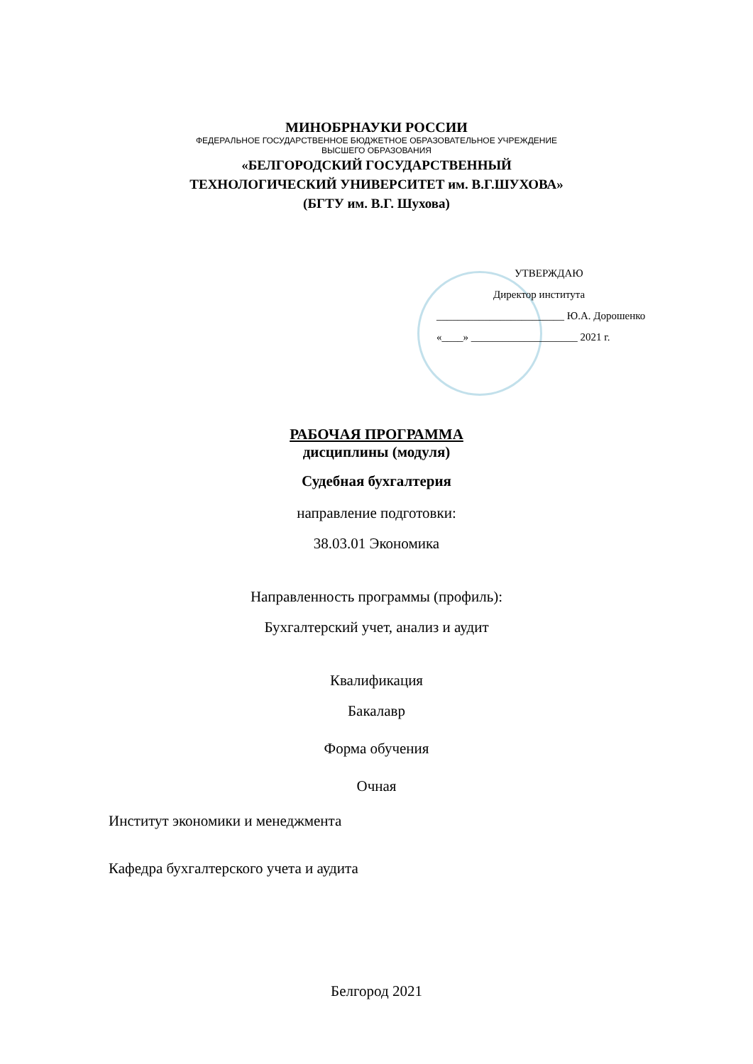МИНОБРНАУКИ РОССИИ
ФЕДЕРАЛЬНОЕ ГОСУДАРСТВЕННОЕ БЮДЖЕТНОЕ ОБРАЗОВАТЕЛЬНОЕ УЧРЕЖДЕНИЕ
ВЫСШЕГО ОБРАЗОВАНИЯ
«БЕЛГОРОДСКИЙ ГОСУДАРСТВЕННЫЙ
ТЕХНОЛОГИЧЕСКИЙ УНИВЕРСИТЕТ им. В.Г.ШУХОВА»
(БГТУ им. В.Г. Шухова)
УТВЕРЖДАЮ
Директор института
________________________ Ю.А. Дорошенко
«____» ____________________ 2021 г.
РАБОЧАЯ ПРОГРАММА
дисциплины (модуля)
Судебная бухгалтерия
направление подготовки:
38.03.01 Экономика
Направленность программы (профиль):
Бухгалтерский учет, анализ и аудит
Квалификация
Бакалавр
Форма обучения
Очная
Институт экономики и менеджмента
Кафедра бухгалтерского учета и аудита
Белгород 2021